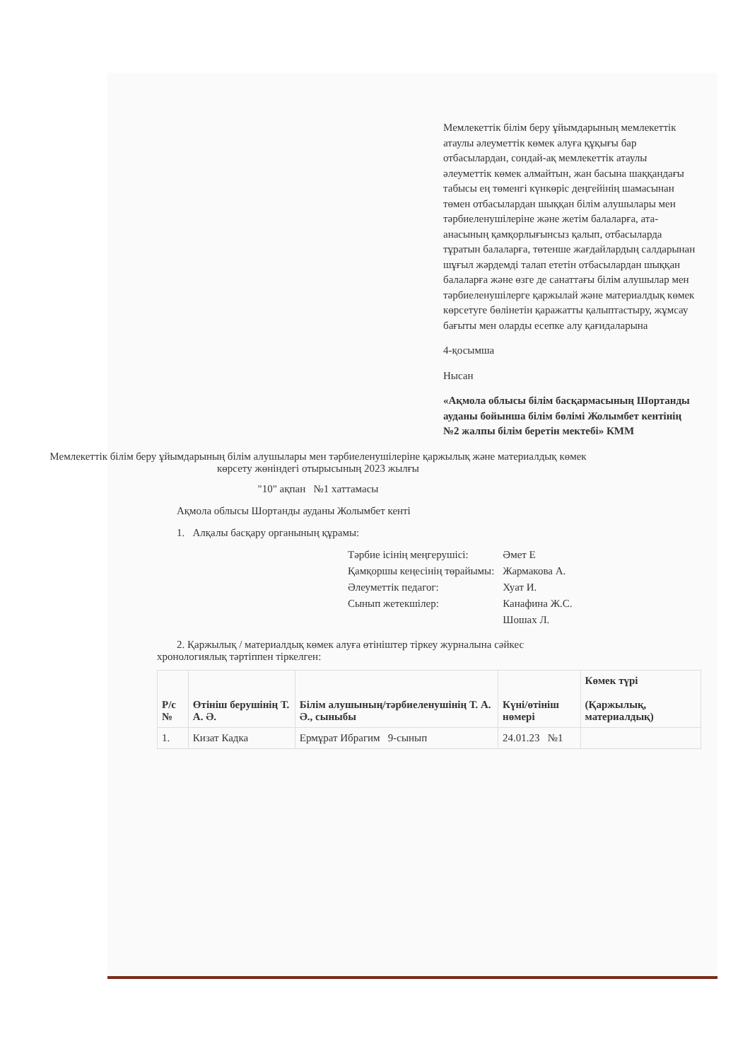Мемлекеттік білім беру ұйымдарының мемлекеттік атаулы әлеуметтік көмек алуға құқығы бар отбасылардан, сондай-ақ мемлекеттік атаулы әлеуметтік көмек алмайтын, жан басына шаққандағы табысы ең төменгі күнкөріс деңгейінің шамасынан төмен отбасылардан шыққан білім алушылары мен тәрбиеленушілеріне және жетім балаларға, ата-анасының қамқорлығынсыз қалып, отбасыларда тұратын балаларға, төтенше жағдайлардың салдарынан шұғыл жәрдемді талап ететін отбасылардан шыққан балаларға және өзге де санаттағы білім алушылар мен тәрбиеленушілерге қаржылай және материалдық көмек көрсетуге бөлінетін қаражатты қалыптастыру, жұмсау бағыты мен оларды есепке алу қағидаларына
4-қосымша
Нысан
«Ақмола облысы білім басқармасының Шортанды ауданы бойынша білім бөлімі Жолымбет кентінің №2 жалпы білім беретін мектебі» КММ
Мемлекеттік білім беру ұйымдарының білім алушылары мен тәрбиеленушілеріне қаржылық және материалдық көмек көрсету жөніндегі отырысының 2023 жылғы
"10" ақпан №1 хаттамасы
Ақмола облысы Шортанды ауданы Жолымбет кенті
1. Алқалы басқару органының құрамы:
| Тәрбие ісінің меңгерушісі: | Әмет Е |
| Қамқоршы кеңесінің төрайымы: | Жармакова А. |
| Әлеуметтік педагог: | Хуат И. |
| Сынып жетекшілер: | Канафина Ж.С. |
| | Шошах Л. |
2. Қаржылық / материалдық көмек алуға өтініштер тіркеу журналына сәйкес хронологиялық тәртіппен тіркелген:
| Р/с № | Өтініш берушінің Т. А. Ә. | Білім алушының/тәрбиеленушінің Т. А. Ә., сыныбы | Күні/өтініш нөмері | Көмек түрі (Қаржылық, материалдық) |
| --- | --- | --- | --- | --- |
| 1. | Кизат Кадка | Ермұрат Ибрагим 9-сынып | 24.01.23 №1 | |